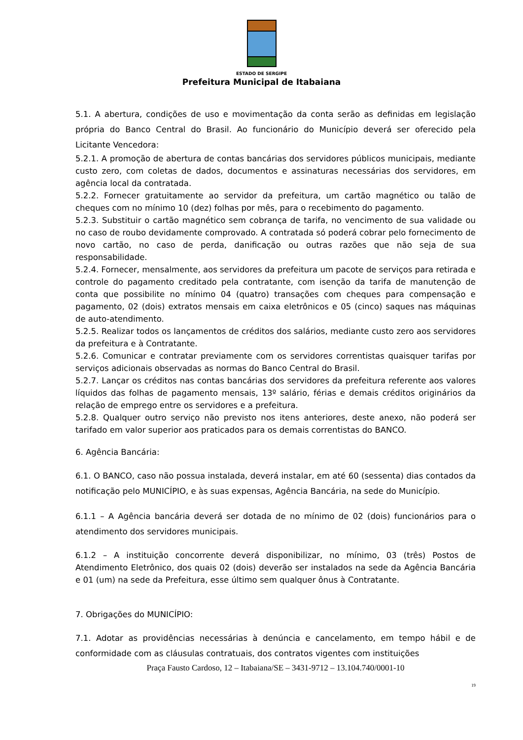ESTADO DE SERGIPE
Prefeitura Municipal de Itabaiana
5.1. A abertura, condições de uso e movimentação da conta serão as definidas em legislação própria do Banco Central do Brasil. Ao funcionário do Município deverá ser oferecido pela Licitante Vencedora:
5.2.1. A promoção de abertura de contas bancárias dos servidores públicos municipais, mediante custo zero, com coletas de dados, documentos e assinaturas necessárias dos servidores, em agência local da contratada.
5.2.2. Fornecer gratuitamente ao servidor da prefeitura, um cartão magnético ou talão de cheques com no mínimo 10 (dez) folhas por mês, para o recebimento do pagamento.
5.2.3. Substituir o cartão magnético sem cobrança de tarifa, no vencimento de sua validade ou no caso de roubo devidamente comprovado. A contratada só poderá cobrar pelo fornecimento de novo cartão, no caso de perda, danificação ou outras razões que não seja de sua responsabilidade.
5.2.4. Fornecer, mensalmente, aos servidores da prefeitura um pacote de serviços para retirada e controle do pagamento creditado pela contratante, com isenção da tarifa de manutenção de conta que possibilite no mínimo 04 (quatro) transações com cheques para compensação e pagamento, 02 (dois) extratos mensais em caixa eletrônicos e 05 (cinco) saques nas máquinas de auto-atendimento.
5.2.5. Realizar todos os lançamentos de créditos dos salários, mediante custo zero aos servidores da prefeitura e à Contratante.
5.2.6. Comunicar e contratar previamente com os servidores correntistas quaisquer tarifas por serviços adicionais observadas as normas do Banco Central do Brasil.
5.2.7. Lançar os créditos nas contas bancárias dos servidores da prefeitura referente aos valores líquidos das folhas de pagamento mensais, 13º salário, férias e demais créditos originários da relação de emprego entre os servidores e a prefeitura.
5.2.8. Qualquer outro serviço não previsto nos itens anteriores, deste anexo, não poderá ser tarifado em valor superior aos praticados para os demais correntistas do BANCO.
6. Agência Bancária:
6.1. O BANCO, caso não possua instalada, deverá instalar, em até 60 (sessenta) dias contados da notificação pelo MUNICÍPIO, e às suas expensas, Agência Bancária, na sede do Município.
6.1.1 – A Agência bancária deverá ser dotada de no mínimo de 02 (dois) funcionários para o atendimento dos servidores municipais.
6.1.2 – A instituição concorrente deverá disponibilizar, no mínimo, 03 (três) Postos de Atendimento Eletrônico, dos quais 02 (dois) deverão ser instalados na sede da Agência Bancária e 01 (um) na sede da Prefeitura, esse último sem qualquer ônus à Contratante.
7. Obrigações do MUNICÍPIO:
7.1. Adotar as providências necessárias à denúncia e cancelamento, em tempo hábil e de conformidade com as cláusulas contratuais, dos contratos vigentes com instituições
Praça Fausto Cardoso, 12 – Itabaiana/SE – 3431-9712 – 13.104.740/0001-10
19